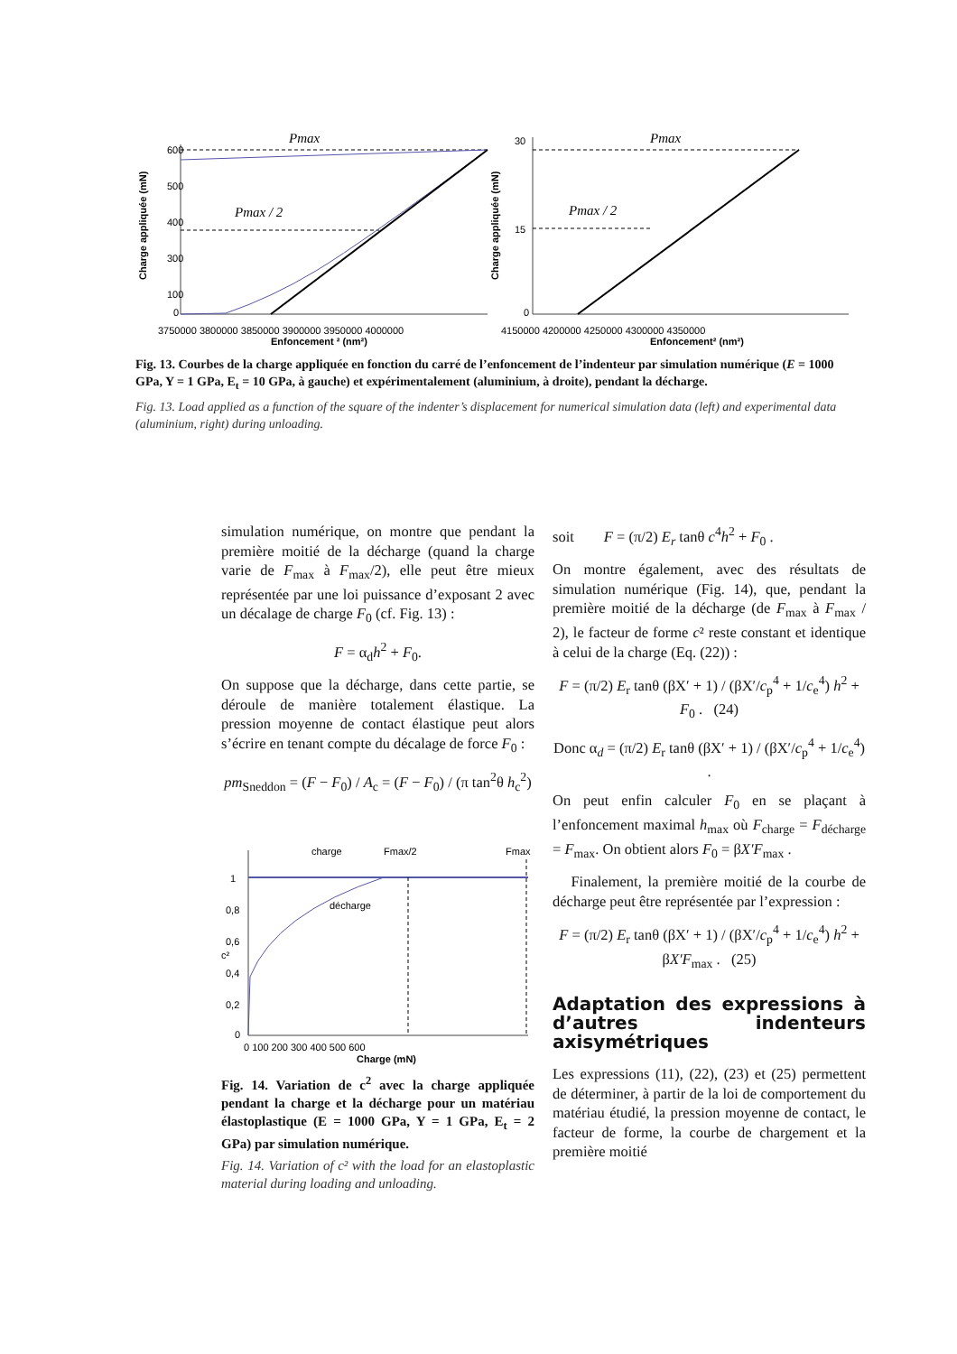600
500
400
300
100
0
3750000 3800000 3850000 3900000 3950000 4000000
Enfoncement ² (nm²)
Charge appliquée (mN)
Pmax
Pmax / 2
30
15
0
4150000 4200000 4250000 4300000 4350000
Enfoncement² (nm²)
Charge appliquée (mN)
Pmax
Pmax / 2
Fig. 13. Courbes de la charge appliquée en fonction du carré de l’enfoncement de l’indenteur par simulation numérique (E = 1000 GPa, Y = 1 GPa, E<sub>t</sub> = 10 GPa, à gauche) et expérimentalement (aluminium, à droite), pendant la décharge.
Fig. 13. Load applied as a function of the square of the indenter’s displacement for numerical simulation data (left) and experimental data (aluminium, right) during unloading.
simulation numérique, on montre que pendant la première moitié de la décharge (quand la charge varie de F<sub>max</sub> à F<sub>max</sub>/2), elle peut être mieux représentée par une loi puissance d’exposant 2 avec un décalage de charge F<sub>0</sub> (cf. Fig. 13) :
F = α<sub>d</sub>h<sup>2</sup> + F<sub>0</sub>.
On suppose que la décharge, dans cette partie, se déroule de manière totalement élastique. La pression moyenne de contact élastique peut alors s’écrire en tenant compte du décalage de force F<sub>0</sub> :
pm<sub>Sneddon</sub> = (F − F<sub>0</sub>) / A<sub>c</sub> = (F − F<sub>0</sub>) / (π tan<sup>2</sup>θ h<sub>c</sub><sup>2</sup>)
1
0,8
0,6
0,4
0,2
0
0 100 200 300 400 500 600
Charge (mN)
c²
charge
Fmax/2
Fmax
décharge
Fig. 14. Variation de c<sup>2</sup> avec la charge appliquée pendant la charge et la décharge pour un matériau élastoplastique (E = 1000 GPa, Y = 1 GPa, E<sub>t</sub> = 2 GPa) par simulation numérique.
Fig. 14. Variation of c² with the load for an elastoplastic material during loading and unloading.
soit F = (π/2) E<sub>r</sub> tanθ c<sup>4</sup>h<sup>2</sup> + F<sub>0</sub> .
On montre également, avec des résultats de simulation numérique (Fig. 14), que, pendant la première moitié de la décharge (de F<sub>max</sub> à F<sub>max</sub> / 2), le facteur de forme c² reste constant et identique à celui de la charge (Eq. (22)) :
F = (π/2) E<sub>r</sub> tanθ (βX′ + 1) / (βX′/c<sub>p</sub><sup>4</sup> + 1/c<sub>e</sub><sup>4</sup>) h<sup>2</sup> + F<sub>0</sub> . (24)
Donc α<sub>d</sub> = (π/2) E<sub>r</sub> tanθ (βX′ + 1) / (βX′/c<sub>p</sub><sup>4</sup> + 1/c<sub>e</sub><sup>4</sup>) .
On peut enfin calculer F<sub>0</sub> en se plaçant à l’enfoncement maximal h<sub>max</sub> où F<sub>charge</sub> = F<sub>décharge</sub> = F<sub>max</sub>. On obtient alors F<sub>0</sub> = βX′F<sub>max</sub> .
Finalement, la première moitié de la courbe de décharge peut être représentée par l’expression :
F = (π/2) E<sub>r</sub> tanθ (βX′ + 1) / (βX′/c<sub>p</sub><sup>4</sup> + 1/c<sub>e</sub><sup>4</sup>) h<sup>2</sup> + βX′F<sub>max</sub> . (25)
Adaptation des expressions à d’autres indenteurs axisymétriques
Les expressions (11), (22), (23) et (25) permettent de déterminer, à partir de la loi de comportement du matériau étudié, la pression moyenne de contact, le facteur de forme, la courbe de chargement et la première moitié